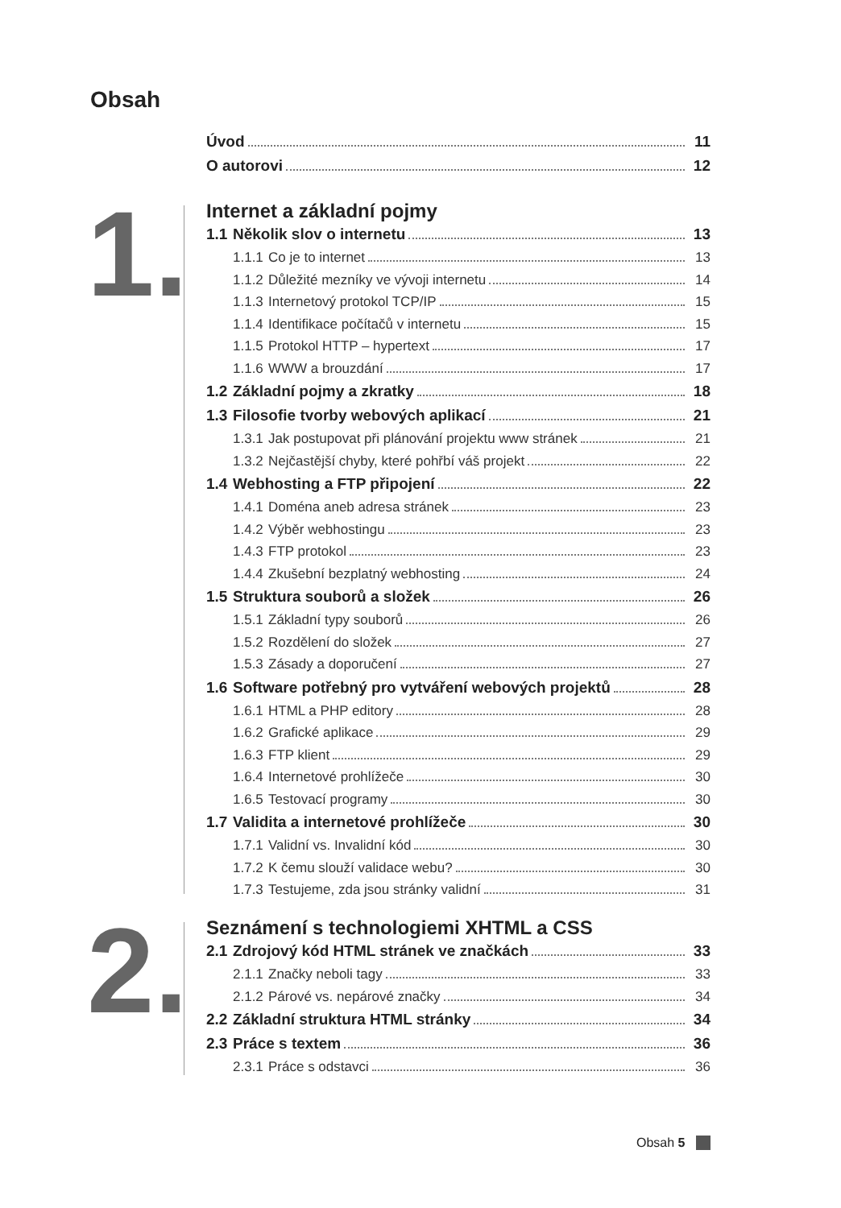Obsah
Úvod 11
O autorovi 12
1.
Internet a základní pojmy
1.1 Několik slov o internetu 13
1.1.1 Co je to internet 13
1.1.2 Důležité mezníky ve vývoji internetu 14
1.1.3 Internetový protokol TCP/IP 15
1.1.4 Identifikace počítačů v internetu 15
1.1.5 Protokol HTTP – hypertext 17
1.1.6 WWW a brouzdání 17
1.2 Základní pojmy a zkratky 18
1.3 Filosofie tvorby webových aplikací 21
1.3.1 Jak postupovat při plánování projektu www stránek 21
1.3.2 Nejčastější chyby, které pohřbí váš projekt 22
1.4 Webhosting a FTP připojení 22
1.4.1 Doména aneb adresa stránek 23
1.4.2 Výběr webhostingu 23
1.4.3 FTP protokol 23
1.4.4 Zkušební bezplatný webhosting 24
1.5 Struktura souborů a složek 26
1.5.1 Základní typy souborů 26
1.5.2 Rozdělení do složek 27
1.5.3 Zásady a doporučení 27
1.6 Software potřebný pro vytváření webových projektů 28
1.6.1 HTML a PHP editory 28
1.6.2 Grafické aplikace 29
1.6.3 FTP klient 29
1.6.4 Internetové prohlížeče 30
1.6.5 Testovací programy 30
1.7 Validita a internetové prohlížeče 30
1.7.1 Validní vs. Invalidní kód 30
1.7.2 K čemu slouží validace webu? 30
1.7.3 Testujeme, zda jsou stránky validní 31
2.
Seznámení s technologiemi XHTML a CSS
2.1 Zdrojový kód HTML stránek ve značkách 33
2.1.1 Značky neboli tagy 33
2.1.2 Párové vs. nepárové značky 34
2.2 Základní struktura HTML stránky 34
2.3 Práce s textem 36
2.3.1 Práce s odstavci 36
Obsah 5